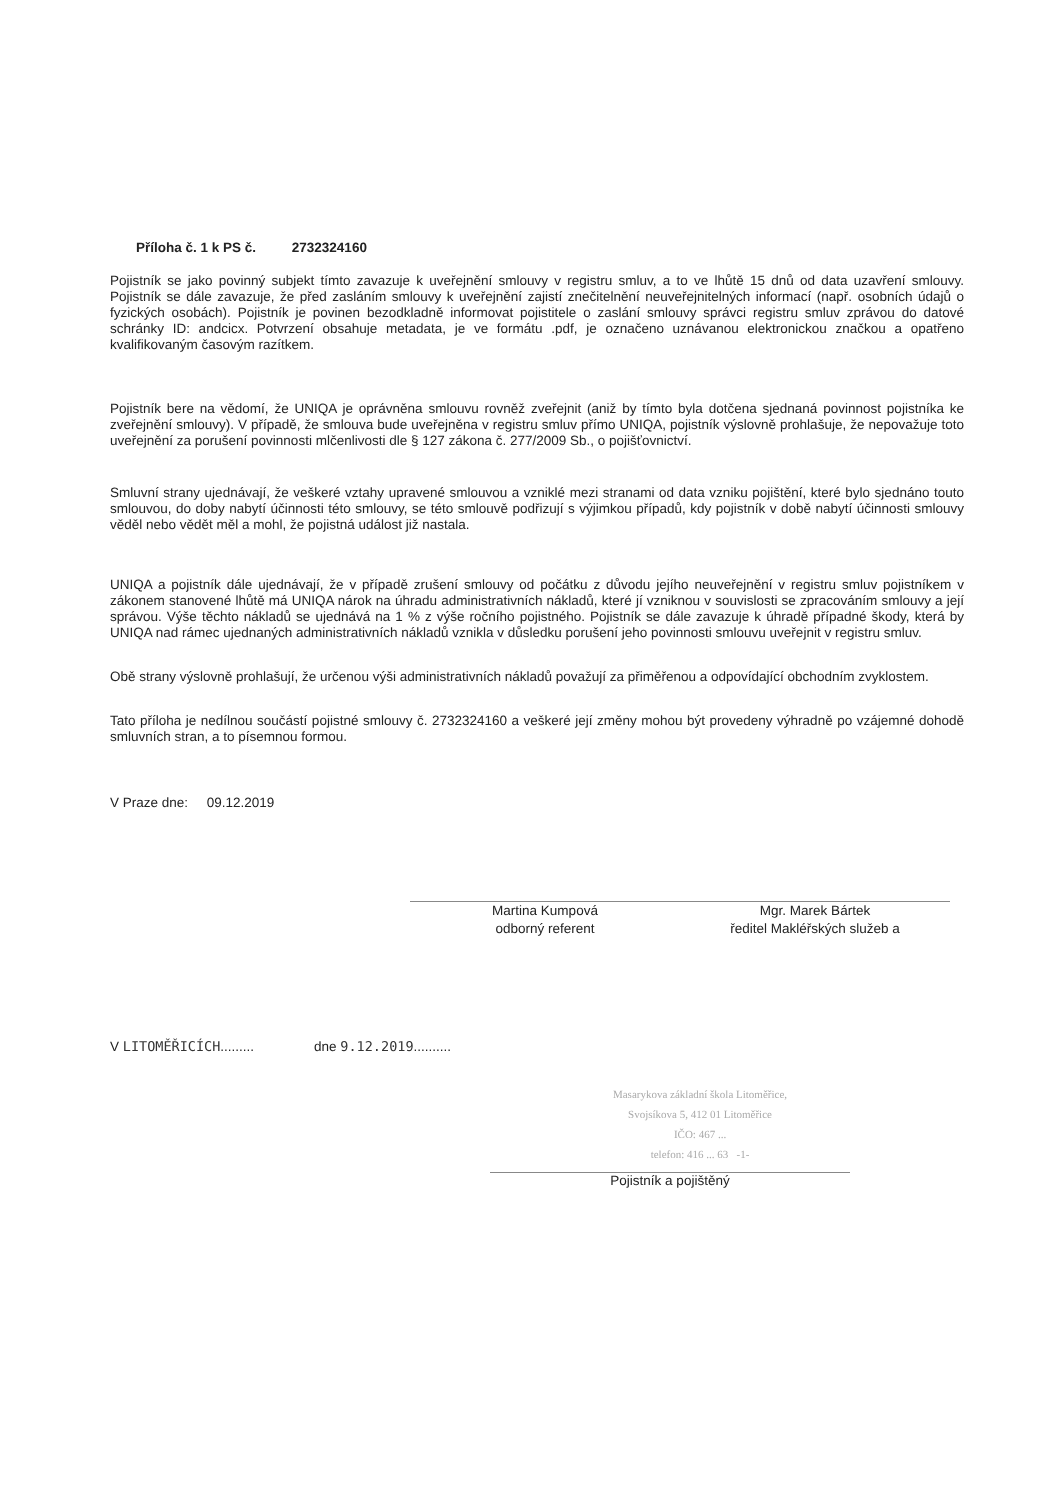Příloha č. 1 k PS č. 2732324160
Pojistník se jako povinný subjekt tímto zavazuje k uveřejnění smlouvy v registru smluv, a to ve lhůtě 15 dnů od data uzavření smlouvy. Pojistník se dále zavazuje, že před zasláním smlouvy k uveřejnění zajistí znečitelnění neuveřejnitelných informací (např. osobních údajů o fyzických osobách). Pojistník je povinen bezodkladně informovat pojistitele o zaslání smlouvy správci registru smluv zprávou do datové schránky ID: andcicx. Potvrzení obsahuje metadata, je ve formátu .pdf, je označeno uznávanou elektronickou značkou a opatřeno kvalifikovaným časovým razítkem.
Pojistník bere na vědomí, že UNIQA je oprávněna smlouvu rovněž zveřejnit (aniž by tímto byla dotčena sjednaná povinnost pojistníka ke zveřejnění smlouvy). V případě, že smlouva bude uveřejněna v registru smluv přímo UNIQA, pojistník výslovně prohlašuje, že nepovažuje toto uveřejnění za porušení povinnosti mlčenlivosti dle § 127 zákona č. 277/2009 Sb., o pojišťovnictví.
Smluvní strany ujednávají, že veškeré vztahy upravené smlouvou a vzniklé mezi stranami od data vzniku pojištění, které bylo sjednáno touto smlouvou, do doby nabytí účinnosti této smlouvy, se této smlouvě podřizují s výjimkou případů, kdy pojistník v době nabytí účinnosti smlouvy věděl nebo vědět měl a mohl, že pojistná událost již nastala.
UNIQA a pojistník dále ujednávají, že v případě zrušení smlouvy od počátku z důvodu jejího neuveřejnění v registru smluv pojistníkem v zákonem stanovené lhůtě má UNIQA nárok na úhradu administrativních nákladů, které jí vzniknou v souvislosti se zpracováním smlouvy a její správou. Výše těchto nákladů se ujednává na 1 % z výše ročního pojistného. Pojistník se dále zavazuje k úhradě případné škody, která by UNIQA nad rámec ujednaných administrativních nákladů vznikla v důsledku porušení jeho povinnosti smlouvu uveřejnit v registru smluv.
Obě strany výslovně prohlašují, že určenou výši administrativních nákladů považují za přiměřenou a odpovídající obchodním zvyklostem.
Tato příloha je nedílnou součástí pojistné smlouvy č. 2732324160 a veškeré její změny mohou být provedeny výhradně po vzájemné dohodě smluvních stran, a to písemnou formou.
V Praze dne: 09.12.2019
Martina Kumpová
odborný referent
Mgr. Marek Bártek
ředitel Makléřských služeb a
V LITOMĚŘICÍCH......... dne 9.12.2019..........
Masarykova základní škola Litoměřice,
Svojsíkova 5, 412 01 Litoměřice
IČO: 467 ...
telefon: 416 ... 63 -1-
Pojistník a pojištěný